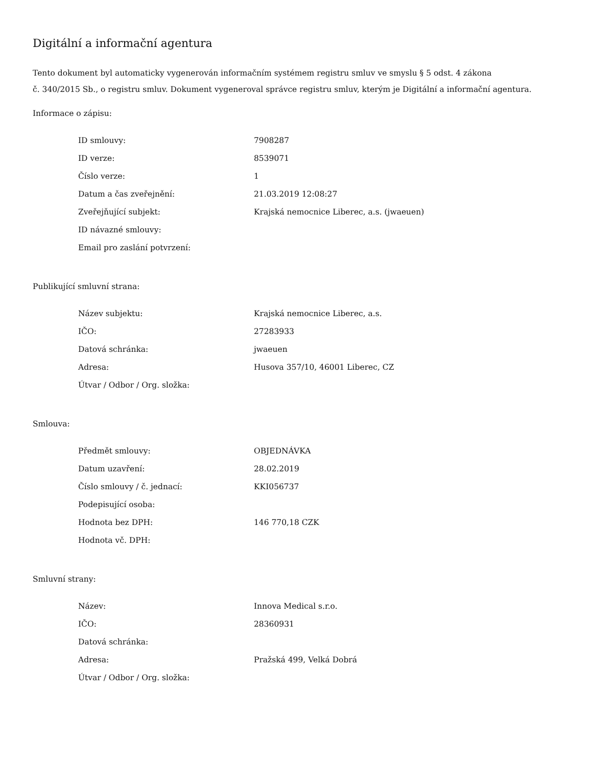Digitální a informační agentura
Tento dokument byl automaticky vygenerován informačním systémem registru smluv ve smyslu § 5 odst. 4 zákona
č. 340/2015 Sb., o registru smluv. Dokument vygeneroval správce registru smluv, kterým je Digitální a informační agentura.
Informace o zápisu:
| ID smlouvy: | 7908287 |
| ID verze: | 8539071 |
| Číslo verze: | 1 |
| Datum a čas zveřejnění: | 21.03.2019 12:08:27 |
| Zveřejňující subjekt: | Krajská nemocnice Liberec, a.s. (jwaeuen) |
| ID návazné smlouvy: | |
| Email pro zaslání potvrzení: | |
Publikující smluvní strana:
| Název subjektu: | Krajská nemocnice Liberec, a.s. |
| IČO: | 27283933 |
| Datová schránka: | jwaeuen |
| Adresa: | Husova 357/10, 46001 Liberec, CZ |
| Útvar / Odbor / Org. složka: | |
Smlouva:
| Předmět smlouvy: | OBJEDNÁVKA |
| Datum uzavření: | 28.02.2019 |
| Číslo smlouvy / č. jednací: | KKI056737 |
| Podepisující osoba: | |
| Hodnota bez DPH: | 146 770,18 CZK |
| Hodnota vč. DPH: | |
Smluvní strany:
| Název: | Innova Medical s.r.o. |
| IČO: | 28360931 |
| Datová schránka: | |
| Adresa: | Pražská 499, Velká Dobrá |
| Útvar / Odbor / Org. složka: | |